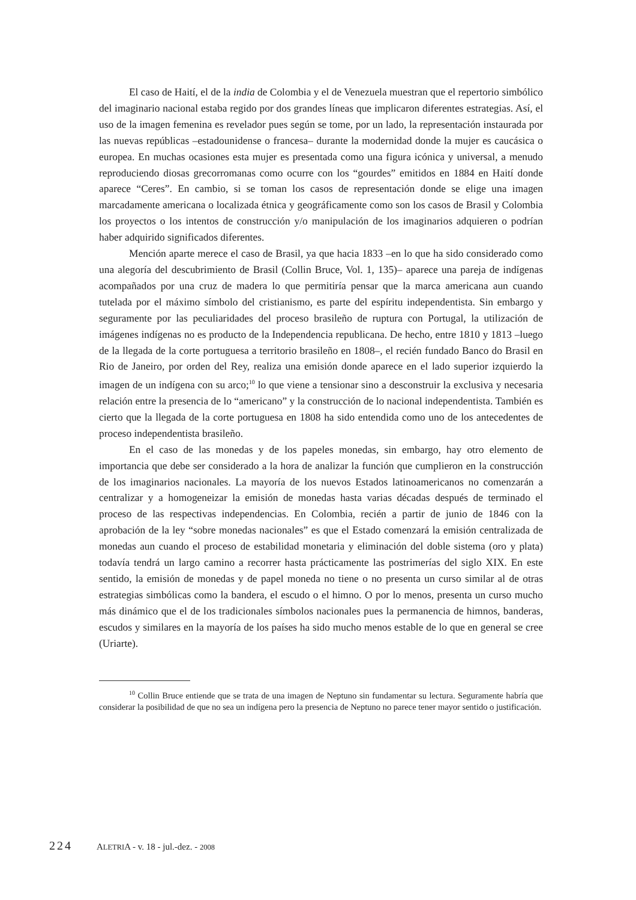El caso de Haití, el de la india de Colombia y el de Venezuela muestran que el repertorio simbólico del imaginario nacional estaba regido por dos grandes líneas que implicaron diferentes estrategias. Así, el uso de la imagen femenina es revelador pues según se tome, por un lado, la representación instaurada por las nuevas repúblicas –estadounidense o francesa– durante la modernidad donde la mujer es caucásica o europea. En muchas ocasiones esta mujer es presentada como una figura icónica y universal, a menudo reproduciendo diosas grecorromanas como ocurre con los “gourdes” emitidos en 1884 en Haití donde aparece “Ceres”. En cambio, si se toman los casos de representación donde se elige una imagen marcadamente americana o localizada étnica y geográficamente como son los casos de Brasil y Colombia los proyectos o los intentos de construcción y/o manipulación de los imaginarios adquieren o podrían haber adquirido significados diferentes.
Mención aparte merece el caso de Brasil, ya que hacia 1833 –en lo que ha sido considerado como una alegoría del descubrimiento de Brasil (Collin Bruce, Vol. 1, 135)– aparece una pareja de indígenas acompañados por una cruz de madera lo que permitiría pensar que la marca americana aun cuando tutelada por el máximo símbolo del cristianismo, es parte del espíritu independentista. Sin embargo y seguramente por las peculiaridades del proceso brasileño de ruptura con Portugal, la utilización de imágenes indígenas no es producto de la Independencia republicana. De hecho, entre 1810 y 1813 –luego de la llegada de la corte portuguesa a territorio brasileño en 1808–, el recién fundado Banco do Brasil en Rio de Janeiro, por orden del Rey, realiza una emisión donde aparece en el lado superior izquierdo la imagen de un indígena con su arco;<sup>10</sup> lo que viene a tensionar sino a desconstruir la exclusiva y necesaria relación entre la presencia de lo “americano” y la construcción de lo nacional independentista. También es cierto que la llegada de la corte portuguesa en 1808 ha sido entendida como uno de los antecedentes de proceso independentista brasileño.
En el caso de las monedas y de los papeles monedas, sin embargo, hay otro elemento de importancia que debe ser considerado a la hora de analizar la función que cumplieron en la construcción de los imaginarios nacionales. La mayoría de los nuevos Estados latinoamericanos no comenzarán a centralizar y a homogeneizar la emisión de monedas hasta varias décadas después de terminado el proceso de las respectivas independencias. En Colombia, recién a partir de junio de 1846 con la aprobación de la ley “sobre monedas nacionales” es que el Estado comenzará la emisión centralizada de monedas aun cuando el proceso de estabilidad monetaria y eliminación del doble sistema (oro y plata) todavía tendrá un largo camino a recorrer hasta prácticamente las postrimerías del siglo XIX. En este sentido, la emisión de monedas y de papel moneda no tiene o no presenta un curso similar al de otras estrategias simbólicas como la bandera, el escudo o el himno. O por lo menos, presenta un curso mucho más dinámico que el de los tradicionales símbolos nacionales pues la permanencia de himnos, banderas, escudos y similares en la mayoría de los países ha sido mucho menos estable de lo que en general se cree (Uriarte).
<sup>10</sup> Collin Bruce entiende que se trata de una imagen de Neptuno sin fundamentar su lectura. Seguramente habría que considerar la posibilidad de que no sea un indígena pero la presencia de Neptuno no parece tener mayor sentido o justificación.
224 ALETRIA - v. 18 - jul.-dez. - 2008